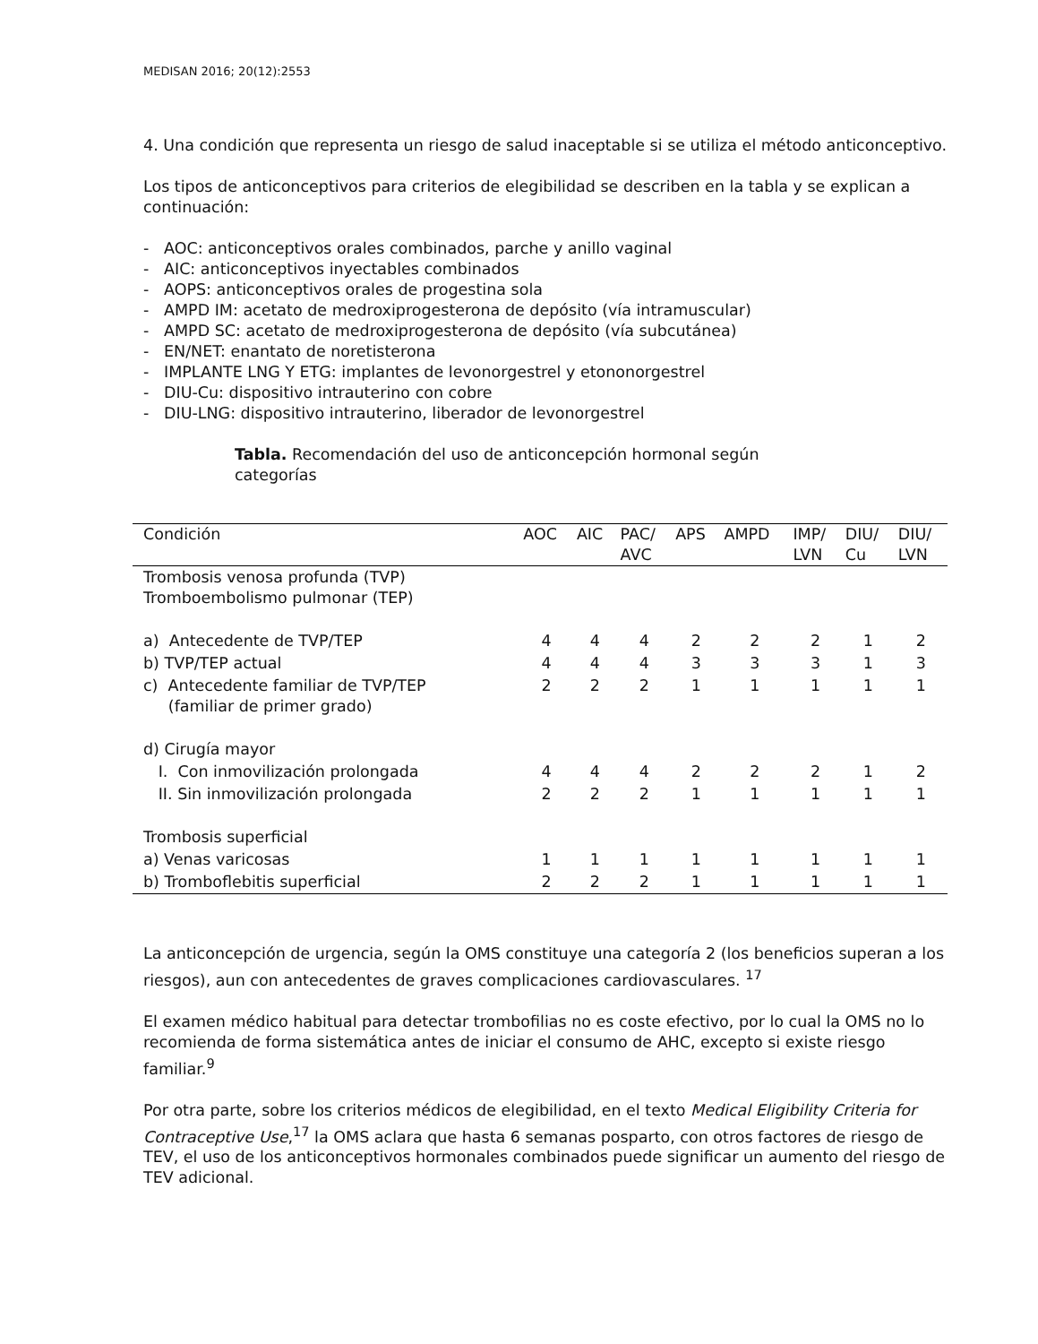MEDISAN 2016; 20(12):2553
4. Una condición que representa un riesgo de salud inaceptable si se utiliza el método anticonceptivo.
Los tipos de anticonceptivos para criterios de elegibilidad se describen en la tabla y se explican a continuación:
- AOC: anticonceptivos orales combinados, parche y anillo vaginal
- AIC: anticonceptivos inyectables combinados
- AOPS: anticonceptivos orales de progestina sola
- AMPD IM: acetato de medroxiprogesterona de depósito (vía intramuscular)
- AMPD SC: acetato de medroxiprogesterona de depósito (vía subcutánea)
- EN/NET: enantato de noretisterona
- IMPLANTE LNG Y ETG: implantes de levonorgestrel y etononorgestrel
- DIU-Cu: dispositivo intrauterino con cobre
- DIU-LNG: dispositivo intrauterino, liberador de levonorgestrel
Tabla. Recomendación del uso de anticoncepción hormonal según categorías
| Condición | AOC | AIC | PAC/ AVC | APS | AMPD | IMP/ LVN | DIU/ Cu | DIU/ LVN |
| --- | --- | --- | --- | --- | --- | --- | --- | --- |
| Trombosis venosa profunda (TVP) Tromboembolismo pulmonar (TEP) | | | | | | | | |
| a) Antecedente de TVP/TEP | 4 | 4 | 4 | 2 | 2 | 2 | 1 | 2 |
| b) TVP/TEP actual | 4 | 4 | 4 | 3 | 3 | 3 | 1 | 3 |
| c) Antecedente familiar de TVP/TEP (familiar de primer grado) | 2 | 2 | 2 | 1 | 1 | 1 | 1 | 1 |
| d) Cirugía mayor | | | | | | | | |
| I. Con inmovilización prolongada | 4 | 4 | 4 | 2 | 2 | 2 | 1 | 2 |
| II. Sin inmovilización prolongada | 2 | 2 | 2 | 1 | 1 | 1 | 1 | 1 |
| Trombosis superficial | | | | | | | | |
| a) Venas varicosas | 1 | 1 | 1 | 1 | 1 | 1 | 1 | 1 |
| b) Tromboflebitis superficial | 2 | 2 | 2 | 1 | 1 | 1 | 1 | 1 |
La anticoncepción de urgencia, según la OMS constituye una categoría 2 (los beneficios superan a los riesgos), aun con antecedentes de graves complicaciones cardiovasculares. <sup>17</sup>
El examen médico habitual para detectar trombofilias no es coste efectivo, por lo cual la OMS no lo recomienda de forma sistemática antes de iniciar el consumo de AHC, excepto si existe riesgo familiar.<sup>9</sup>
Por otra parte, sobre los criterios médicos de elegibilidad, en el texto Medical Eligibility Criteria for Contraceptive Use,<sup>17</sup> la OMS aclara que hasta 6 semanas posparto, con otros factores de riesgo de TEV, el uso de los anticonceptivos hormonales combinados puede significar un aumento del riesgo de TEV adicional.